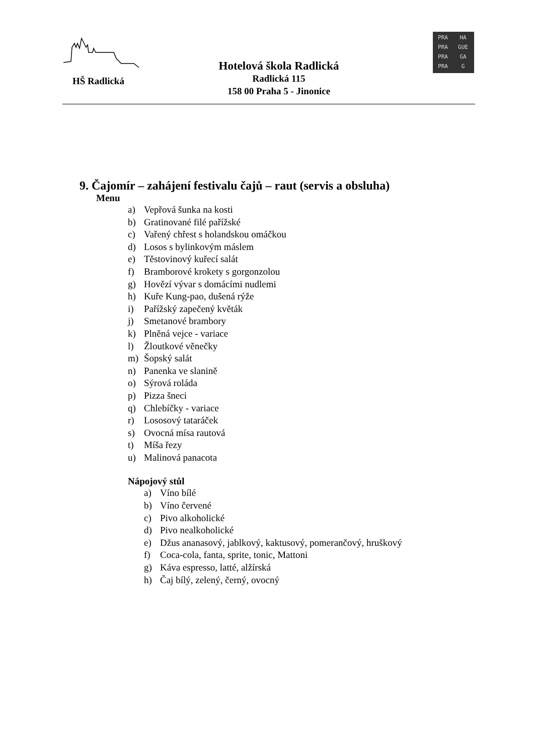HŠ Radlická
Hotelová škola Radlická
Radlická 115
158 00 Praha 5 - Jinonice
PRA HA PRA GUE PRA GA PRA G
9. Čajomír – zahájení festivalu čajů – raut (servis a obsluha)
Menu
a) Vepřová šunka na kosti
b) Gratinované filé pařížské
c) Vařený chřest s holandskou omáčkou
d) Losos s bylinkovým máslem
e) Těstovinový kuřecí salát
f) Bramborové krokety s gorgonzolou
g) Hovězí vývar s domácími nudlemi
h) Kuře Kung-pao, dušená rýže
i) Pařížský zapečený květák
j) Smetanové brambory
k) Plněná vejce - variace
l) Žloutkové věnečky
m) Šopský salát
n) Panenka ve slanině
o) Sýrová roláda
p) Pizza šneci
q) Chlebíčky - variace
r) Lososový tataráček
s) Ovocná mísa rautová
t) Míša řezy
u) Malinová panacota
Nápojový stůl
a) Víno bílé
b) Víno červené
c) Pivo alkoholické
d) Pivo nealkoholické
e) Džus ananasový, jablkový, kaktusový, pomerančový, hruškový
f) Coca-cola, fanta, sprite, tonic, Mattoni
g) Káva espresso, latté, alžírská
h) Čaj bílý, zelený, černý, ovocný